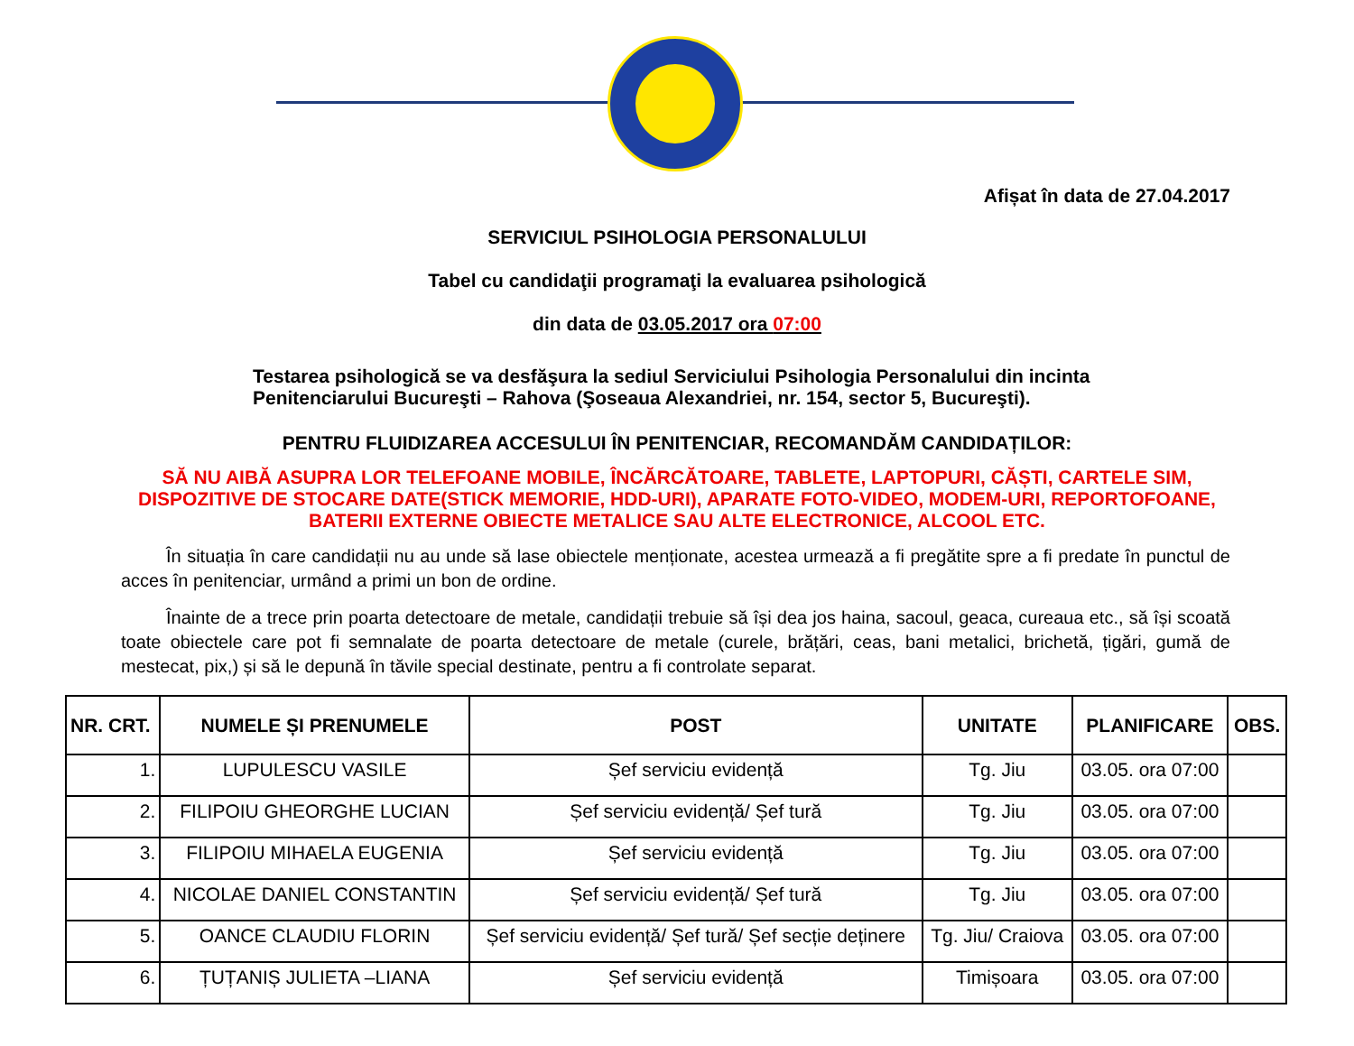Afișat în data de 27.04.2017
SERVICIUL PSIHOLOGIA PERSONALULUI
Tabel cu candidaţii programaţi la evaluarea psihologică
din data de 03.05.2017 ora 07:00
Testarea psihologică se va desfăşura la sediul Serviciului Psihologia Personalului din incinta Penitenciarului Bucureşti – Rahova (Şoseaua Alexandriei, nr. 154, sector 5, Bucureşti).
PENTRU FLUIDIZAREA ACCESULUI ÎN PENITENCIAR, RECOMANDĂM CANDIDAȚILOR:
SĂ NU AIBĂ ASUPRA LOR TELEFOANE MOBILE, ÎNCĂRCĂTOARE, TABLETE, LAPTOPURI, CĂȘTI, CARTELE SIM, DISPOZITIVE DE STOCARE DATE(STICK MEMORIE, HDD-URI), APARATE FOTO-VIDEO, MODEM-URI, REPORTOFOANE, BATERII EXTERNE OBIECTE METALICE SAU ALTE ELECTRONICE, ALCOOL ETC.
În situația în care candidații nu au unde să lase obiectele menționate, acestea urmează a fi pregătite spre a fi predate în punctul de acces în penitenciar, urmând a primi un bon de ordine.
Înainte de a trece prin poarta detectoare de metale, candidații trebuie să își dea jos haina, sacoul, geaca, cureaua etc., să își scoată toate obiectele care pot fi semnalate de poarta detectoare de metale (curele, brățări, ceas, bani metalici, brichetă, țigări, gumă de mestecat, pix,) și să le depună în tăvile special destinate, pentru a fi controlate separat.
| NR. CRT. | NUMELE ȘI PRENUMELE | POST | UNITATE | PLANIFICARE | OBS. |
| --- | --- | --- | --- | --- | --- |
| 1. | LUPULESCU VASILE | Șef serviciu evidență | Tg. Jiu | 03.05. ora 07:00 | |
| 2. | FILIPOIU GHEORGHE LUCIAN | Șef serviciu evidență/ Șef tură | Tg. Jiu | 03.05. ora 07:00 | |
| 3. | FILIPOIU MIHAELA EUGENIA | Șef serviciu evidență | Tg. Jiu | 03.05. ora 07:00 | |
| 4. | NICOLAE DANIEL CONSTANTIN | Șef serviciu evidență/ Șef tură | Tg. Jiu | 03.05. ora 07:00 | |
| 5. | OANCE CLAUDIU FLORIN | Șef serviciu evidență/ Șef tură/ Șef secție deținere | Tg. Jiu/ Craiova | 03.05. ora 07:00 | |
| 6. | ȚUȚANIȘ JULIETA –LIANA | Șef serviciu evidență | Timișoara | 03.05. ora 07:00 | |